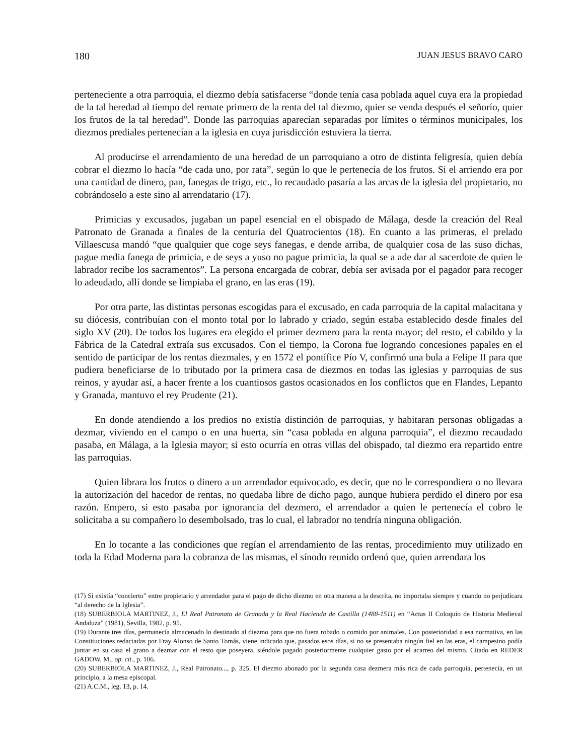180 JUAN JESUS BRAVO CARO
perteneciente a otra parroquia, el diezmo debía satisfacerse “donde tenía casa poblada aquel cuya era la propiedad de la tal heredad al tiempo del remate primero de la renta del tal diezmo, quier se venda después el señorío, quier los frutos de la tal heredad”. Donde las parroquias aparecían separadas por límites o términos municipales, los diezmos prediales pertenecían a la iglesia en cuya jurisdicción estuviera la tierra.
Al producirse el arrendamiento de una heredad de un parroquiano a otro de distinta feligresía, quien debía cobrar el diezmo lo hacía “de cada uno, por rata”, según lo que le pertenecía de los frutos. Si el arriendo era por una cantidad de dinero, pan, fanegas de trigo, etc., lo recaudado pasaría a las arcas de la iglesia del propietario, no cobrándoselo a este sino al arrendatario (17).
Primicias y excusados, jugaban un papel esencial en el obispado de Málaga, desde la creación del Real Patronato de Granada a finales de la centuria del Quatrocientos (18). En cuanto a las primeras, el prelado Villaescusa mandó “que qualquier que coge seys fanegas, e dende arriba, de qualquier cosa de las suso dichas, pague media fanega de primicia, e de seys a yuso no pague primicia, la qual se a ade dar al sacerdote de quien le labrador recibe los sacramentos”. La persona encargada de cobrar, debía ser avisada por el pagador para recoger lo adeudado, allí donde se limpiaba el grano, en las eras (19).
Por otra parte, las distintas personas escogidas para el excusado, en cada parroquia de la capital malacitana y su diócesis, contribuían con el monto total por lo labrado y criado, según estaba establecido desde finales del siglo XV (20). De todos los lugares era elegido el primer dezmero para la renta mayor; del resto, el cabildo y la Fábrica de la Catedral extraía sus excusados. Con el tiempo, la Corona fue logrando concesiones papales en el sentido de participar de los rentas diezmales, y en 1572 el pontífice Pío V, confirmó una bula a Felipe II para que pudiera beneficiarse de lo tributado por la primera casa de diezmos en todas las iglesias y parroquias de sus reinos, y ayudar así, a hacer frente a los cuantiosos gastos ocasionados en los conflictos que en Flandes, Lepanto y Granada, mantuvo el rey Prudente (21).
En donde atendiendo a los predios no existía distinción de parroquias, y habitaran personas obligadas a dezmar, viviendo en el campo o en una huerta, sin “casa poblada en alguna parroquia”, el diezmo recaudado pasaba, en Málaga, a la Iglesia mayor; si esto ocurría en otras villas del obispado, tal diezmo era repartido entre las parroquias.
Quien librara los frutos o dinero a un arrendador equivocado, es decir, que no le correspondiera o no llevara la autorización del hacedor de rentas, no quedaba libre de dicho pago, aunque hubiera perdido el dinero por esa razón. Empero, si esto pasaba por ignorancia del dezmero, el arrendador a quien le pertenecía el cobro le solicitaba a su compañero lo desembolsado, tras lo cual, el labrador no tendría ninguna obligación.
En lo tocante a las condiciones que regían el arrendamiento de las rentas, procedimiento muy utilizado en toda la Edad Moderna para la cobranza de las mismas, el sínodo reunido ordenó que, quien arrendara los
(17) Si existía “concierto” entre propietario y arrendador para el pago de dicho diezmo en otra manera a la descrita, no importaba siempre y cuando no perjudicara “al derecho de la Iglesia”.
(18) SUBERBIOLA MARTINEZ, J., El Real Patronato de Granada y la Real Hacienda de Castilla (1488-1511) en “Actas II Coloquio de Historia Medieval Andaluza” (1981), Sevilla, 1982, p. 95.
(19) Durante tres días, permanecía almacenado lo destinado al diezmo para que no fuera robado o comido por animales. Con posterioridad a esa normativa, en las Constituciones redactadas por Fray Alonso de Santo Tomás, viene indicado que, pasados esos días, si no se presentaba ningún fiel en las eras, el campesino podía juntar en su casa el grano a dezmar con el resto que poseyera, siéndole pagado posteriormente cualquier gasto por el acarreo del mismo. Citado en REDER GADOW, M., op. cit., p. 106.
(20) SUBERBIOLA MARTINEZ, J., Real Patronato..., p. 325. El diezmo abonado por la segunda casa dezmera más rica de cada parroquia, pertenecía, en un principio, a la mesa episcopal.
(21) A.C.M., leg. 13, p. 14.